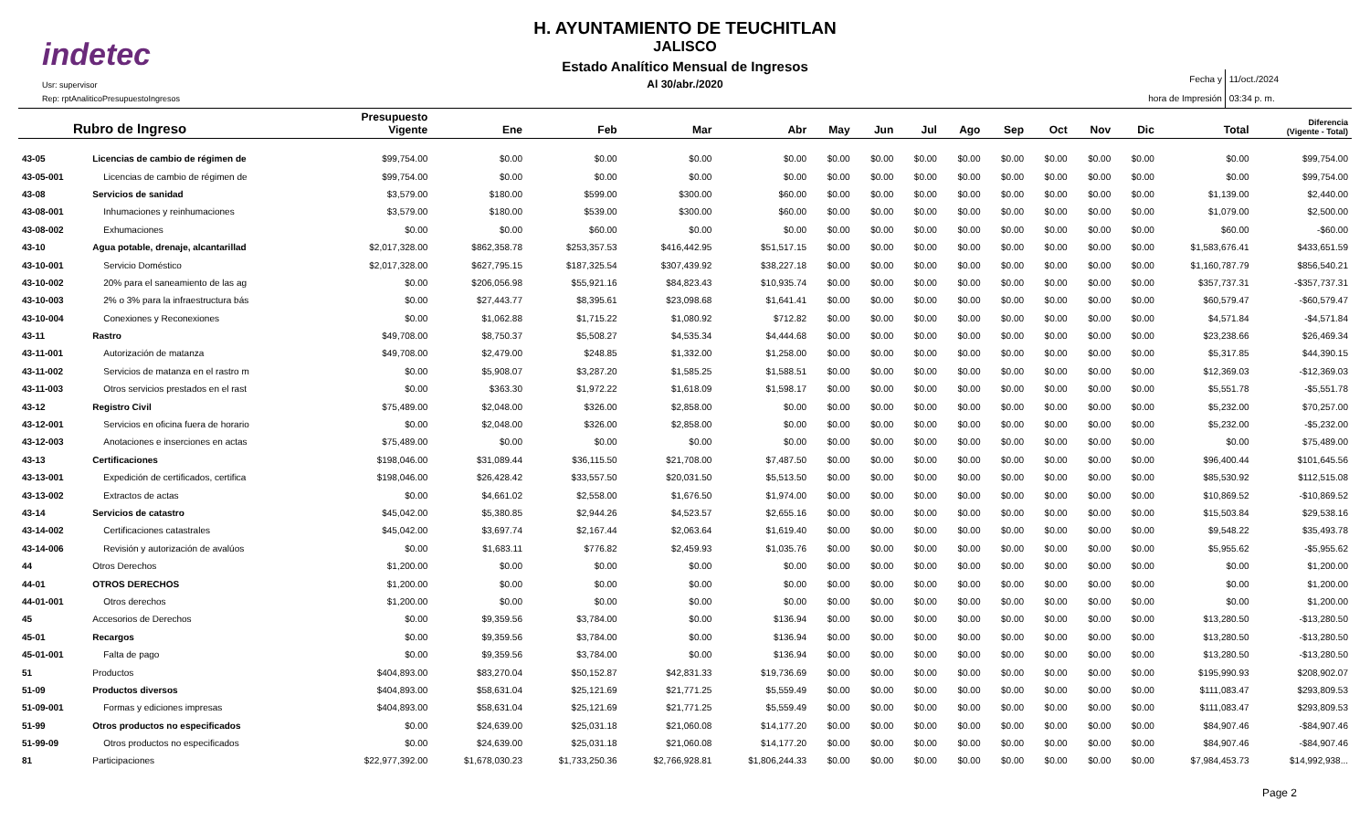indetec
Usr: supervisor
Rep: rptAnaliticoPresupuestoIngresos
H. AYUNTAMIENTO DE TEUCHITLAN
JALISCO
Estado Analítico Mensual de Ingresos
Al 30/abr./2020
Fecha y
hora de Impresión 11/oct./2024
03:34 p. m.
| Rubro de Ingreso | | Presupuesto Vigente | Ene | Feb | Mar | Abr | May | Jun | Jul | Ago | Sep | Oct | Nov | Dic | Total | Diferencia (Vigente - Total) |
| --- | --- | --- | --- | --- | --- | --- | --- | --- | --- | --- | --- | --- | --- | --- | --- | --- |
| 43-05 | Licencias de cambio de régimen de | $99,754.00 | $0.00 | $0.00 | $0.00 | $0.00 | $0.00 | $0.00 | $0.00 | $0.00 | $0.00 | $0.00 | $0.00 | $0.00 | $0.00 | $99,754.00 |
| 43-05-001 | Licencias de cambio de régimen de | $99,754.00 | $0.00 | $0.00 | $0.00 | $0.00 | $0.00 | $0.00 | $0.00 | $0.00 | $0.00 | $0.00 | $0.00 | $0.00 | $0.00 | $99,754.00 |
| 43-08 | Servicios de sanidad | $3,579.00 | $180.00 | $599.00 | $300.00 | $60.00 | $0.00 | $0.00 | $0.00 | $0.00 | $0.00 | $0.00 | $0.00 | $0.00 | $1,139.00 | $2,440.00 |
| 43-08-001 | Inhumaciones y reinhumaciones | $3,579.00 | $180.00 | $539.00 | $300.00 | $60.00 | $0.00 | $0.00 | $0.00 | $0.00 | $0.00 | $0.00 | $0.00 | $0.00 | $1,079.00 | $2,500.00 |
| 43-08-002 | Exhumaciones | $0.00 | $0.00 | $60.00 | $0.00 | $0.00 | $0.00 | $0.00 | $0.00 | $0.00 | $0.00 | $0.00 | $0.00 | $0.00 | $60.00 | -$60.00 |
| 43-10 | Agua potable, drenaje, alcantarillad | $2,017,328.00 | $862,358.78 | $253,357.53 | $416,442.95 | $51,517.15 | $0.00 | $0.00 | $0.00 | $0.00 | $0.00 | $0.00 | $0.00 | $0.00 | $1,583,676.41 | $433,651.59 |
| 43-10-001 | Servicio Doméstico | $2,017,328.00 | $627,795.15 | $187,325.54 | $307,439.92 | $38,227.18 | $0.00 | $0.00 | $0.00 | $0.00 | $0.00 | $0.00 | $0.00 | $0.00 | $1,160,787.79 | $856,540.21 |
| 43-10-002 | 20% para el saneamiento de las ag | $0.00 | $206,056.98 | $55,921.16 | $84,823.43 | $10,935.74 | $0.00 | $0.00 | $0.00 | $0.00 | $0.00 | $0.00 | $0.00 | $0.00 | $357,737.31 | -$357,737.31 |
| 43-10-003 | 2% o 3% para la infraestructura bás | $0.00 | $27,443.77 | $8,395.61 | $23,098.68 | $1,641.41 | $0.00 | $0.00 | $0.00 | $0.00 | $0.00 | $0.00 | $0.00 | $0.00 | $60,579.47 | -$60,579.47 |
| 43-10-004 | Conexiones y Reconexiones | $0.00 | $1,062.88 | $1,715.22 | $1,080.92 | $712.82 | $0.00 | $0.00 | $0.00 | $0.00 | $0.00 | $0.00 | $0.00 | $0.00 | $4,571.84 | -$4,571.84 |
| 43-11 | Rastro | $49,708.00 | $8,750.37 | $5,508.27 | $4,535.34 | $4,444.68 | $0.00 | $0.00 | $0.00 | $0.00 | $0.00 | $0.00 | $0.00 | $0.00 | $23,238.66 | $26,469.34 |
| 43-11-001 | Autorización de matanza | $49,708.00 | $2,479.00 | $248.85 | $1,332.00 | $1,258.00 | $0.00 | $0.00 | $0.00 | $0.00 | $0.00 | $0.00 | $0.00 | $0.00 | $5,317.85 | $44,390.15 |
| 43-11-002 | Servicios de matanza en el rastro m | $0.00 | $5,908.07 | $3,287.20 | $1,585.25 | $1,588.51 | $0.00 | $0.00 | $0.00 | $0.00 | $0.00 | $0.00 | $0.00 | $0.00 | $12,369.03 | -$12,369.03 |
| 43-11-003 | Otros servicios prestados en el rast | $0.00 | $363.30 | $1,972.22 | $1,618.09 | $1,598.17 | $0.00 | $0.00 | $0.00 | $0.00 | $0.00 | $0.00 | $0.00 | $0.00 | $5,551.78 | -$5,551.78 |
| 43-12 | Registro Civil | $75,489.00 | $2,048.00 | $326.00 | $2,858.00 | $0.00 | $0.00 | $0.00 | $0.00 | $0.00 | $0.00 | $0.00 | $0.00 | $0.00 | $5,232.00 | $70,257.00 |
| 43-12-001 | Servicios en oficina fuera de horario | $0.00 | $2,048.00 | $326.00 | $2,858.00 | $0.00 | $0.00 | $0.00 | $0.00 | $0.00 | $0.00 | $0.00 | $0.00 | $0.00 | $5,232.00 | -$5,232.00 |
| 43-12-003 | Anotaciones e inserciones en actas | $75,489.00 | $0.00 | $0.00 | $0.00 | $0.00 | $0.00 | $0.00 | $0.00 | $0.00 | $0.00 | $0.00 | $0.00 | $0.00 | $0.00 | $75,489.00 |
| 43-13 | Certificaciones | $198,046.00 | $31,089.44 | $36,115.50 | $21,708.00 | $7,487.50 | $0.00 | $0.00 | $0.00 | $0.00 | $0.00 | $0.00 | $0.00 | $0.00 | $96,400.44 | $101,645.56 |
| 43-13-001 | Expedición de certificados, certifica | $198,046.00 | $26,428.42 | $33,557.50 | $20,031.50 | $5,513.50 | $0.00 | $0.00 | $0.00 | $0.00 | $0.00 | $0.00 | $0.00 | $0.00 | $85,530.92 | $112,515.08 |
| 43-13-002 | Extractos de actas | $0.00 | $4,661.02 | $2,558.00 | $1,676.50 | $1,974.00 | $0.00 | $0.00 | $0.00 | $0.00 | $0.00 | $0.00 | $0.00 | $0.00 | $10,869.52 | -$10,869.52 |
| 43-14 | Servicios de catastro | $45,042.00 | $5,380.85 | $2,944.26 | $4,523.57 | $2,655.16 | $0.00 | $0.00 | $0.00 | $0.00 | $0.00 | $0.00 | $0.00 | $0.00 | $15,503.84 | $29,538.16 |
| 43-14-002 | Certificaciones catastrales | $45,042.00 | $3,697.74 | $2,167.44 | $2,063.64 | $1,619.40 | $0.00 | $0.00 | $0.00 | $0.00 | $0.00 | $0.00 | $0.00 | $0.00 | $9,548.22 | $35,493.78 |
| 43-14-006 | Revisión y autorización de avalúos | $0.00 | $1,683.11 | $776.82 | $2,459.93 | $1,035.76 | $0.00 | $0.00 | $0.00 | $0.00 | $0.00 | $0.00 | $0.00 | $0.00 | $5,955.62 | -$5,955.62 |
| 44 | Otros Derechos | $1,200.00 | $0.00 | $0.00 | $0.00 | $0.00 | $0.00 | $0.00 | $0.00 | $0.00 | $0.00 | $0.00 | $0.00 | $0.00 | $0.00 | $1,200.00 |
| 44-01 | OTROS DERECHOS | $1,200.00 | $0.00 | $0.00 | $0.00 | $0.00 | $0.00 | $0.00 | $0.00 | $0.00 | $0.00 | $0.00 | $0.00 | $0.00 | $0.00 | $1,200.00 |
| 44-01-001 | Otros derechos | $1,200.00 | $0.00 | $0.00 | $0.00 | $0.00 | $0.00 | $0.00 | $0.00 | $0.00 | $0.00 | $0.00 | $0.00 | $0.00 | $0.00 | $1,200.00 |
| 45 | Accesorios de Derechos | $0.00 | $9,359.56 | $3,784.00 | $0.00 | $136.94 | $0.00 | $0.00 | $0.00 | $0.00 | $0.00 | $0.00 | $0.00 | $0.00 | $13,280.50 | -$13,280.50 |
| 45-01 | Recargos | $0.00 | $9,359.56 | $3,784.00 | $0.00 | $136.94 | $0.00 | $0.00 | $0.00 | $0.00 | $0.00 | $0.00 | $0.00 | $0.00 | $13,280.50 | -$13,280.50 |
| 45-01-001 | Falta de pago | $0.00 | $9,359.56 | $3,784.00 | $0.00 | $136.94 | $0.00 | $0.00 | $0.00 | $0.00 | $0.00 | $0.00 | $0.00 | $0.00 | $13,280.50 | -$13,280.50 |
| 51 | Productos | $404,893.00 | $83,270.04 | $50,152.87 | $42,831.33 | $19,736.69 | $0.00 | $0.00 | $0.00 | $0.00 | $0.00 | $0.00 | $0.00 | $0.00 | $195,990.93 | $208,902.07 |
| 51-09 | Productos diversos | $404,893.00 | $58,631.04 | $25,121.69 | $21,771.25 | $5,559.49 | $0.00 | $0.00 | $0.00 | $0.00 | $0.00 | $0.00 | $0.00 | $0.00 | $111,083.47 | $293,809.53 |
| 51-09-001 | Formas y ediciones impresas | $404,893.00 | $58,631.04 | $25,121.69 | $21,771.25 | $5,559.49 | $0.00 | $0.00 | $0.00 | $0.00 | $0.00 | $0.00 | $0.00 | $0.00 | $111,083.47 | $293,809.53 |
| 51-99 | Otros productos no especificados | $0.00 | $24,639.00 | $25,031.18 | $21,060.08 | $14,177.20 | $0.00 | $0.00 | $0.00 | $0.00 | $0.00 | $0.00 | $0.00 | $0.00 | $84,907.46 | -$84,907.46 |
| 51-99-09 | Otros productos no especificados | $0.00 | $24,639.00 | $25,031.18 | $21,060.08 | $14,177.20 | $0.00 | $0.00 | $0.00 | $0.00 | $0.00 | $0.00 | $0.00 | $0.00 | $84,907.46 | -$84,907.46 |
| 81 | Participaciones | $22,977,392.00 | $1,678,030.23 | $1,733,250.36 | $2,766,928.81 | $1,806,244.33 | $0.00 | $0.00 | $0.00 | $0.00 | $0.00 | $0.00 | $0.00 | $0.00 | $7,984,453.73 | $14,992,938... |
Page 2